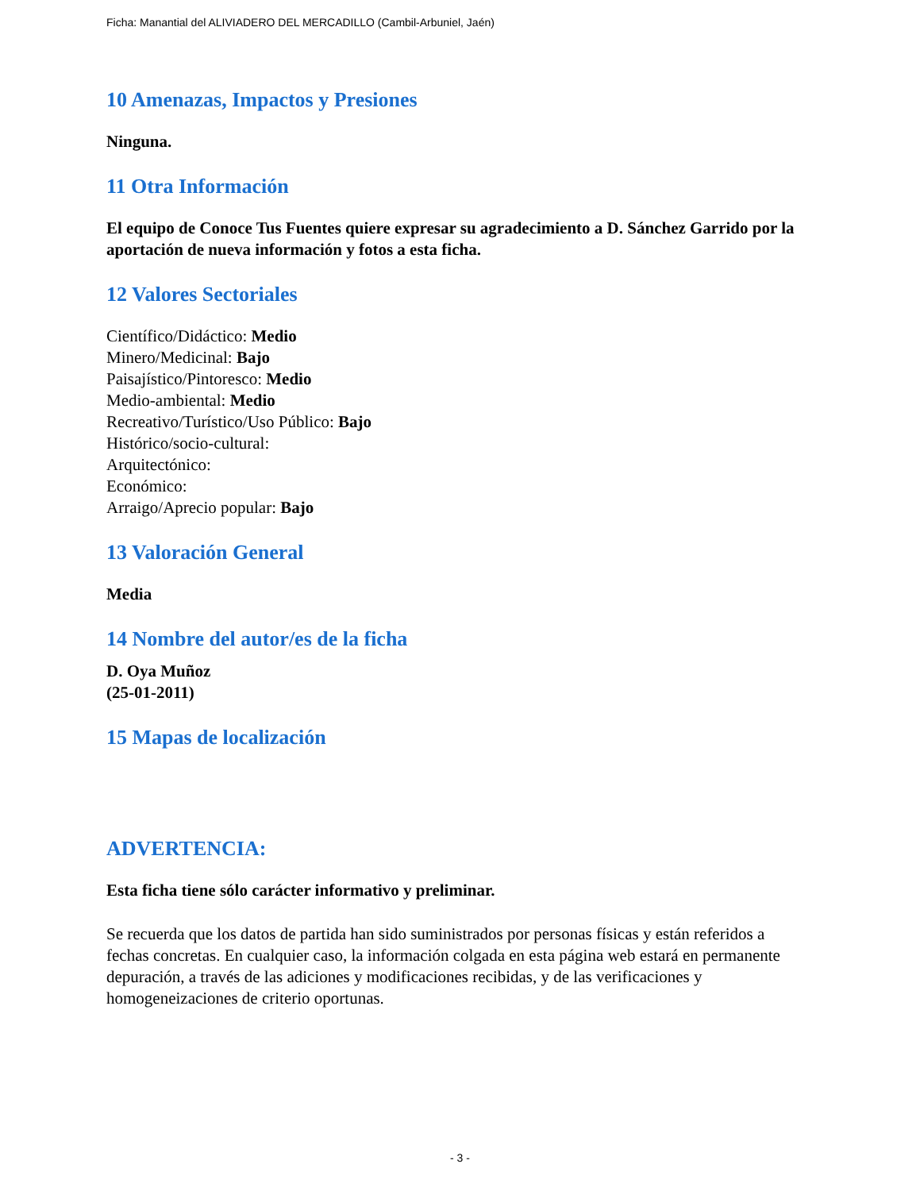Ficha: Manantial del ALIVIADERO DEL MERCADILLO (Cambil-Arbuniel, Jaén)
10 Amenazas, Impactos y Presiones
Ninguna.
11 Otra Información
El equipo de Conoce Tus Fuentes quiere expresar su agradecimiento a D. Sánchez Garrido por la aportación de nueva información y fotos a esta ficha.
12 Valores Sectoriales
Científico/Didáctico: Medio
Minero/Medicinal: Bajo
Paisajístico/Pintoresco: Medio
Medio-ambiental: Medio
Recreativo/Turístico/Uso Público: Bajo
Histórico/socio-cultural:
Arquitectónico:
Económico:
Arraigo/Aprecio popular: Bajo
13 Valoración General
Media
14 Nombre del autor/es de la ficha
D. Oya Muñoz
(25-01-2011)
15 Mapas de localización
ADVERTENCIA:
Esta ficha tiene sólo carácter informativo y preliminar.
Se recuerda que los datos de partida han sido suministrados por personas físicas y están referidos a fechas concretas. En cualquier caso, la información colgada en esta página web estará en permanente depuración, a través de las adiciones y modificaciones recibidas, y de las verificaciones y homogeneizaciones de criterio oportunas.
- 3 -